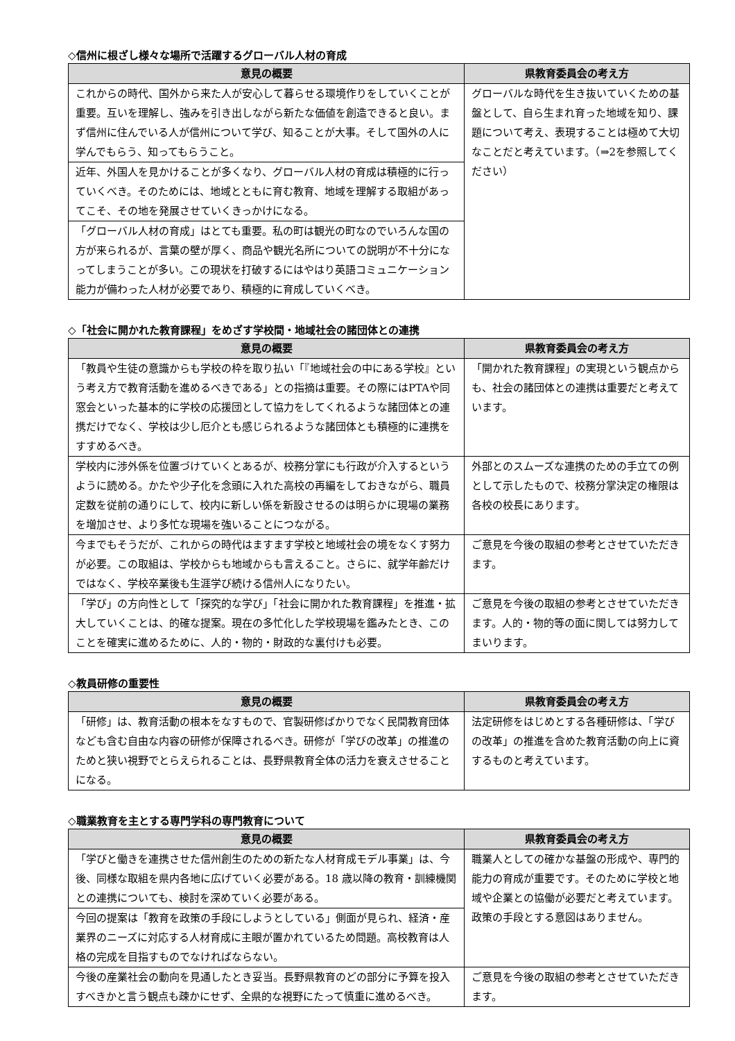◇信州に根ざし様々な場所で活躍するグローバル人材の育成
| 意見の概要 | 県教育委員会の考え方 |
| --- | --- |
| これからの時代、国外から来た人が安心して暮らせる環境作りをしていくことが重要。互いを理解し、強みを引き出しながら新たな価値を創造できると良い。まず信州に住んでいる人が信州について学び、知ることが大事。そして国外の人に学んでもらう、知ってもらうこと。 | グローバルな時代を生き抜いていくための基盤として、自ら生まれ育った地域を知り、課題について考え、表現することは極めて大切なことだと考えています。（⇒2を参照してください） |
| 近年、外国人を見かけることが多くなり、グローバル人材の育成は積極的に行っていくべき。そのためには、地域とともに育む教育、地域を理解する取組があってこそ、その地を発展させていくきっかけになる。 | |
| 「グローバル人材の育成」はとても重要。私の町は観光の町なのでいろんな国の方が来られるが、言葉の壁が厚く、商品や観光名所についての説明が不十分になってしまうことが多い。この現状を打破するにはやはり英語コミュニケーション能力が備わった人材が必要であり、積極的に育成していくべき。 | |
◇「社会に開かれた教育課程」をめざす学校間・地域社会の諸団体との連携
| 意見の概要 | 県教育委員会の考え方 |
| --- | --- |
| 「教員や生徒の意識からも学校の枠を取り払い「『地域社会の中にある学校』という考え方で教育活動を進めるべきである」との指摘は重要。その際にはPTAや同窓会といった基本的に学校の応援団として協力をしてくれるような諸団体との連携だけでなく、学校は少し厄介とも感じられるような諸団体とも積極的に連携をすすめるべき。 | 「開かれた教育課程」の実現という観点からも、社会の諸団体との連携は重要だと考えています。 |
| 学校内に渉外係を位置づけていくとあるが、校務分掌にも行政が介入するというように読める。かたや少子化を念頭に入れた高校の再編をしておきながら、職員定数を従前の通りにして、校内に新しい係を新設させるのは明らかに現場の業務を増加させ、より多忙な現場を強いることにつながる。 | 外部とのスムーズな連携のための手立ての例として示したもので、校務分掌決定の権限は各校の校長にあります。 |
| 今までもそうだが、これからの時代はますます学校と地域社会の境をなくす努力が必要。この取組は、学校からも地域からも言えること。さらに、就学年齢だけではなく、学校卒業後も生涯学び続ける信州人になりたい。 | ご意見を今後の取組の参考とさせていただきます。 |
| 「学び」の方向性として「探究的な学び」「社会に開かれた教育課程」を推進・拡大していくことは、的確な提案。現在の多忙化した学校現場を鑑みたとき、このことを確実に進めるために、人的・物的・財政的な裏付けも必要。 | ご意見を今後の取組の参考とさせていただきます。人的・物的等の面に関しては努力してまいります。 |
◇教員研修の重要性
| 意見の概要 | 県教育委員会の考え方 |
| --- | --- |
| 「研修」は、教育活動の根本をなすもので、官製研修ばかりでなく民間教育団体なども含む自由な内容の研修が保障されるべき。研修が「学びの改革」の推進のためと狭い視野でとらえられることは、長野県教育全体の活力を衰えさせることになる。 | 法定研修をはじめとする各種研修は、「学びの改革」の推進を含めた教育活動の向上に資するものと考えています。 |
◇職業教育を主とする専門学科の専門教育について
| 意見の概要 | 県教育委員会の考え方 |
| --- | --- |
| 「学びと働きを連携させた信州創生のための新たな人材育成モデル事業」は、今後、同様な取組を県内各地に広げていく必要がある。18 歳以降の教育・訓練機関との連携についても、検討を深めていく必要がある。 | 職業人としての確かな基盤の形成や、専門的能力の育成が重要です。そのために学校と地域や企業との協働が必要だと考えています。政策の手段とする意図はありません。 |
| 今回の提案は「教育を政策の手段にしようとしている」側面が見られ、経済・産業界のニーズに対応する人材育成に主眼が置かれているため問題。高校教育は人格の完成を目指すものでなければならない。 | |
| 今後の産業社会の動向を見通したとき妥当。長野県教育のどの部分に予算を投入すべきかと言う観点も疎かにせず、全県的な視野にたって慎重に進めるべき。 | ご意見を今後の取組の参考とさせていただきます。 |